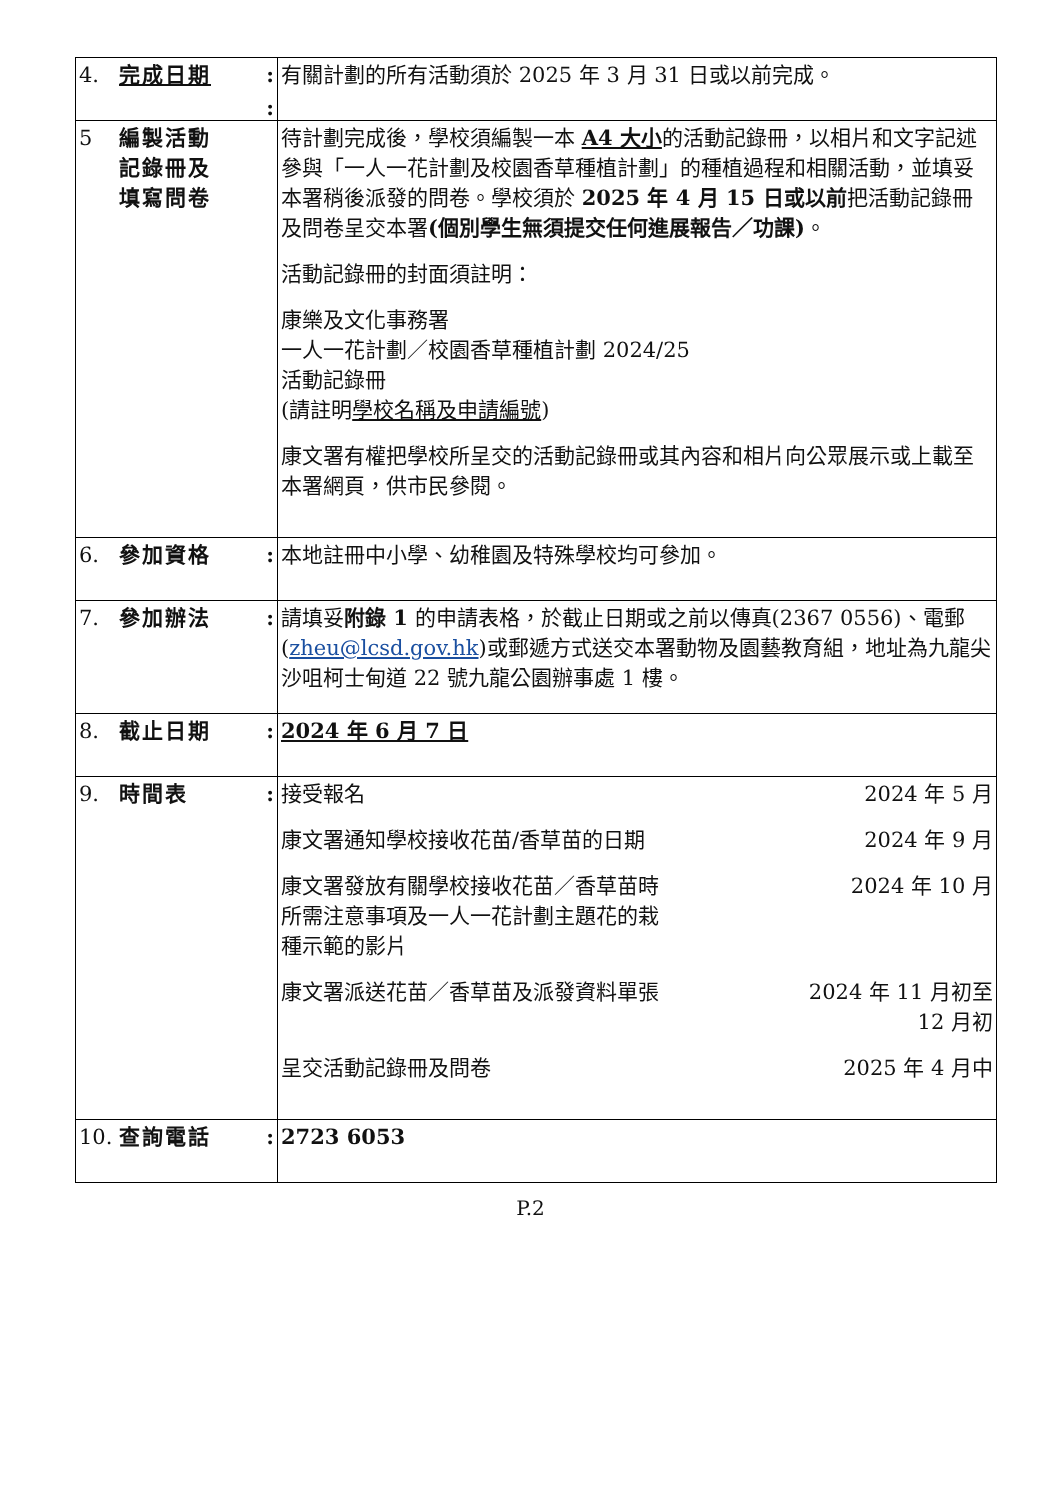| 4. 完成日期 : | 有關計劃的所有活動須於 2025 年 3 月 31 日或以前完成。 |
| 5 編製活動 記錄冊及 填寫問卷 : | 待計劃完成後，學校須編製一本 A4 大小 的活動記錄冊，以相片和文字記述參與「一人一花計劃及校園香草種植計劃」的種植過程和相關活動，並填妥本署稍後派發的問卷。學校須於 2025 年 4 月 15 日或以前 把活動記錄冊及問卷呈交本署 (個別學生無須提交任何進展報告／功課) 。 活動記錄冊的封面須註明： 康樂及文化事務署 一人一花計劃／校園香草種植計劃 2024/25 活動記錄冊 (請註明 學校名稱及申請編號 ) 康文署有權把學校所呈交的活動記錄冊或其內容和相片向公眾展示或上載至本署網頁，供市民參閱。 |
| 6. 參加資格 : | 本地註冊中小學、幼稚園及特殊學校均可參加。 |
| 7. 參加辦法 : | 請填妥 附錄 1 的申請表格，於截止日期或之前以傳真(2367 0556)、電郵( zheu@lcsd.gov.hk )或郵遞方式送交本署動物及園藝教育組，地址為九龍尖沙咀柯士甸道 22 號九龍公園辦事處 1 樓。 |
| 8. 截止日期 : | 2024 年 6 月 7 日 |
| 9. 時間表 : | 接受報名 2024 年 5 月 康文署通知學校接收花苗/香草苗的日期 2024 年 9 月 康文署發放有關學校接收花苗／香草苗時所需注意事項及一人一花計劃主題花的栽種示範的影片 2024 年 10 月 康文署派送花苗／香草苗及派發資料單張 2024 年 11 月初至 12 月初 呈交活動記錄冊及問卷 2025 年 4 月中 |
| 10. 查詢電話 : | 2723 6053 |
P.2